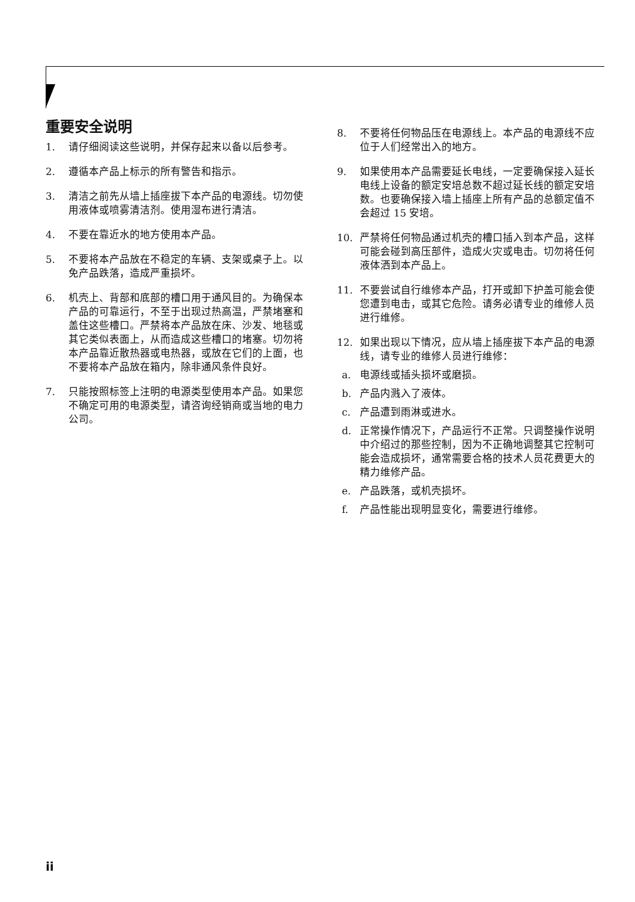重要安全说明
1. 请仔细阅读这些说明，并保存起来以备以后参考。
2. 遵循本产品上标示的所有警告和指示。
3. 清洁之前先从墙上插座拔下本产品的电源线。切勿使用液体或喷雾清洁剂。使用湿布进行清洁。
4. 不要在靠近水的地方使用本产品。
5. 不要将本产品放在不稳定的车辆、支架或桌子上。以免产品跌落，造成严重损坏。
6. 机壳上、背部和底部的槽口用于通风目的。为确保本产品的可靠运行，不至于出现过热高温，严禁堵塞和盖住这些槽口。严禁将本产品放在床、沙发、地毯或其它类似表面上，从而造成这些槽口的堵塞。切勿将本产品靠近散热器或电热器，或放在它们的上面，也不要将本产品放在箱内，除非通风条件良好。
7. 只能按照标签上注明的电源类型使用本产品。如果您不确定可用的电源类型，请咨询经销商或当地的电力公司。
8. 不要将任何物品压在电源线上。本产品的电源线不应位于人们经常出入的地方。
9. 如果使用本产品需要延长电线，一定要确保接入延长电线上设备的额定安培总数不超过延长线的额定安培数。也要确保接入墙上插座上所有产品的总额定值不会超过 15 安培。
10. 严禁将任何物品通过机壳的槽口插入到本产品，这样可能会碰到高压部件，造成火灾或电击。切勿将任何液体洒到本产品上。
11. 不要尝试自行维修本产品，打开或卸下护盖可能会使您遭到电击，或其它危险。请务必请专业的维修人员进行维修。
12. 如果出现以下情况，应从墙上插座拔下本产品的电源线，请专业的维修人员进行维修：
a. 电源线或插头损坏或磨损。
b. 产品内溅入了液体。
c. 产品遭到雨淋或进水。
d. 正常操作情况下，产品运行不正常。只调整操作说明中介绍过的那些控制，因为不正确地调整其它控制可能会造成损坏，通常需要合格的技术人员花费更大的精力维修产品。
e. 产品跌落，或机壳损坏。
f. 产品性能出现明显变化，需要进行维修。
ii